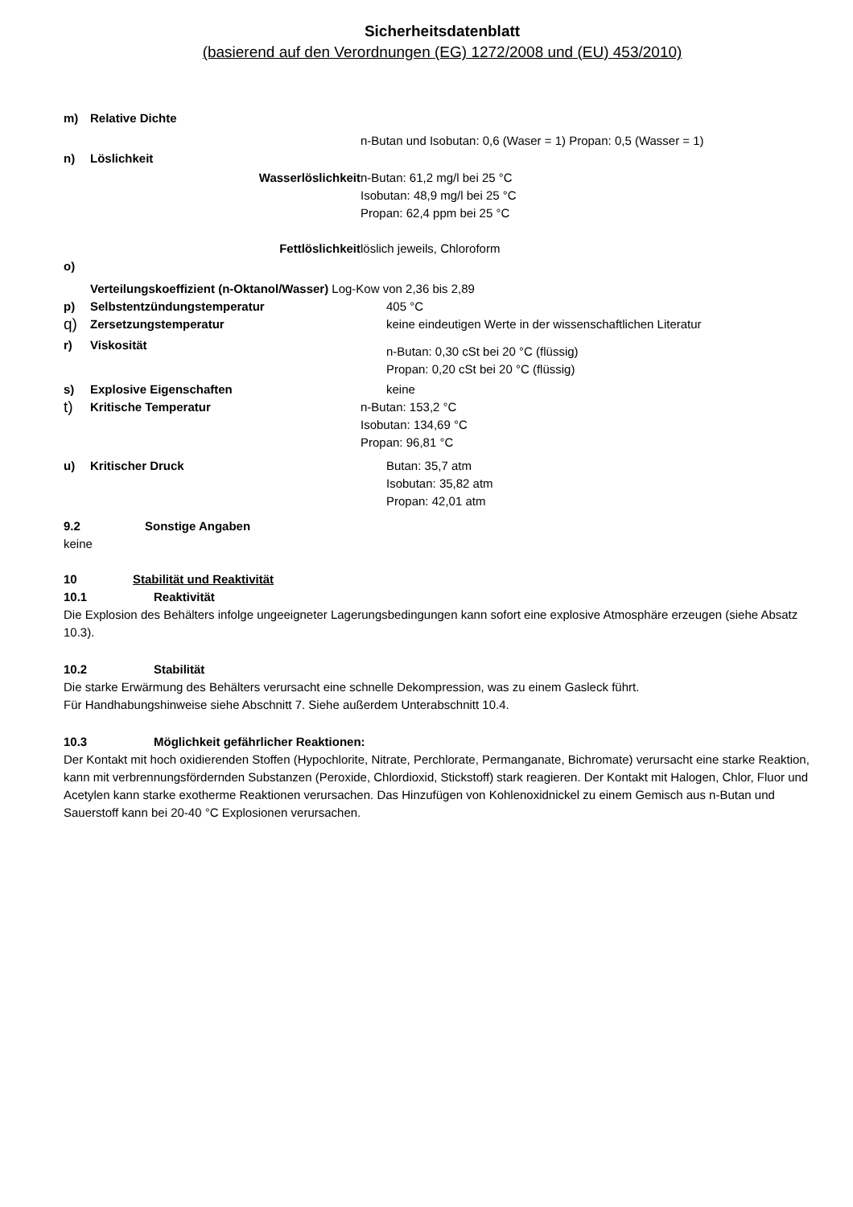Sicherheitsdatenblatt
(basierend auf den Verordnungen (EG) 1272/2008 und (EU) 453/2010)
m) Relative Dichte
n-Butan und Isobutan: 0,6 (Waser = 1) Propan: 0,5 (Wasser = 1)
n) Löslichkeit
Wasserlöslichkeit n-Butan: 61,2 mg/l bei 25 °C
Isobutan: 48,9 mg/l bei 25 °C
Propan: 62,4 ppm bei 25 °C
Fettlöslichkeit löslich jeweils, Chloroform
o)
Verteilungskoeffizient (n-Oktanol/Wasser) Log-Kow von 2,36 bis 2,89
p) Selbstentzündungstemperatur 405 °C
q) Zersetzungstemperatur keine eindeutigen Werte in der wissenschaftlichen Literatur
r) Viskosität n-Butan: 0,30 cSt bei 20 °C (flüssig)
Propan: 0,20 cSt bei 20 °C (flüssig)
s) Explosive Eigenschaften keine
t) Kritische Temperatur n-Butan: 153,2 °C
Isobutan: 134,69 °C
Propan: 96,81 °C
u) Kritischer Druck Butan: 35,7 atm
Isobutan: 35,82 atm
Propan: 42,01 atm
9.2 Sonstige Angaben
keine
10 Stabilität und Reaktivität
10.1 Reaktivität
Die Explosion des Behälters infolge ungeeigneter Lagerungsbedingungen kann sofort eine explosive Atmosphäre erzeugen (siehe Absatz 10.3).
10.2 Stabilität
Die starke Erwärmung des Behälters verursacht eine schnelle Dekompression, was zu einem Gasleck führt.
Für Handhabungshinweise siehe Abschnitt 7. Siehe außerdem Unterabschnitt 10.4.
10.3 Möglichkeit gefährlicher Reaktionen:
Der Kontakt mit hoch oxidierenden Stoffen (Hypochlorite, Nitrate, Perchlorate, Permanganate, Bichromate) verursacht eine starke Reaktion, kann mit verbrennungsfördernden Substanzen (Peroxide, Chlordioxid, Stickstoff) stark reagieren. Der Kontakt mit Halogen, Chlor, Fluor und Acetylen kann starke exotherme Reaktionen verursachen. Das Hinzufügen von Kohlenoxidnickel zu einem Gemisch aus n-Butan und Sauerstoff kann bei 20-40 °C Explosionen verursachen.